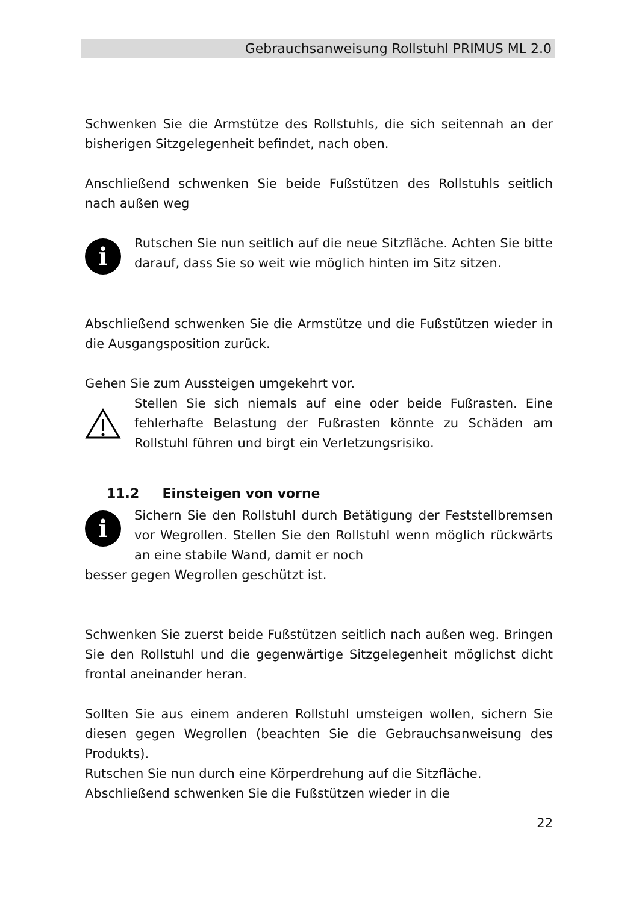Gebrauchsanweisung Rollstuhl PRIMUS ML 2.0
Schwenken Sie die Armstütze des Rollstuhls, die sich seitennah an der bisherigen Sitzgelegenheit befindet, nach oben.
Anschließend schwenken Sie beide Fußstützen des Rollstuhls seitlich nach außen weg
i
Rutschen Sie nun seitlich auf die neue Sitzfläche. Achten Sie bitte darauf, dass Sie so weit wie möglich hinten im Sitz sitzen.
Abschließend schwenken Sie die Armstütze und die Fußstützen wieder in die Ausgangsposition zurück.
Gehen Sie zum Aussteigen umgekehrt vor.
Stellen Sie sich niemals auf eine oder beide Fußrasten. Eine fehlerhafte Belastung der Fußrasten könnte zu Schäden am Rollstuhl führen und birgt ein Verletzungsrisiko.
11.2 Einsteigen von vorne
i
Sichern Sie den Rollstuhl durch Betätigung der Feststellbremsen vor Wegrollen. Stellen Sie den Rollstuhl wenn möglich rückwärts an eine stabile Wand, damit er noch
besser gegen Wegrollen geschützt ist.
Schwenken Sie zuerst beide Fußstützen seitlich nach außen weg. Bringen Sie den Rollstuhl und die gegenwärtige Sitzgelegenheit möglichst dicht frontal aneinander heran.
Sollten Sie aus einem anderen Rollstuhl umsteigen wollen, sichern Sie diesen gegen Wegrollen (beachten Sie die Gebrauchsanweisung des Produkts).
Rutschen Sie nun durch eine Körperdrehung auf die Sitzfläche.
Abschließend schwenken Sie die Fußstützen wieder in die
22